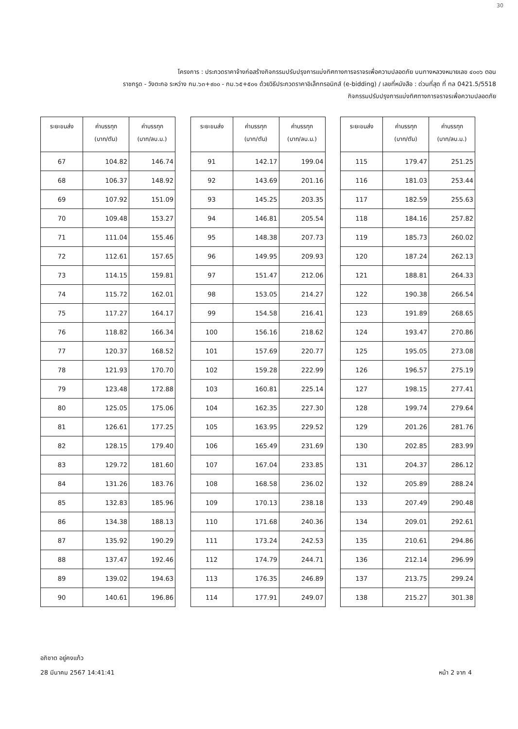30
โครงการ : ประกวดราคาจ้างก่อสร้างกิจกรรมปรับปรุงการแบ่งทิศทางการจราจรเพื่อความปลอดภัย บนทางหลวงหมายเลข ๔๐๐๖ ตอน
ราชกรูด - วังตะกอ ระหว่าง กม.๖๓+๙๐๐ - กม.๖๕+๕๐๑ ด้วยวิธีประกวดราคาอิเล็กทรอนิกส์ (e-bidding) / เลขที่หนังสือ : ด่วนที่สุด ที่ ทล 0421.5/5518
กิจกรรมปรับปรุงการแบ่งทิศทางการจราจรเพื่อความปลอดภัย
| ระยะขนส่ง | ค่าบรรทุก (บาท/ตัน) | ค่าบรรทุก (บาท/ลบ.ม.) |
| --- | --- | --- |
| 67 | 104.82 | 146.74 |
| 68 | 106.37 | 148.92 |
| 69 | 107.92 | 151.09 |
| 70 | 109.48 | 153.27 |
| 71 | 111.04 | 155.46 |
| 72 | 112.61 | 157.65 |
| 73 | 114.15 | 159.81 |
| 74 | 115.72 | 162.01 |
| 75 | 117.27 | 164.17 |
| 76 | 118.82 | 166.34 |
| 77 | 120.37 | 168.52 |
| 78 | 121.93 | 170.70 |
| 79 | 123.48 | 172.88 |
| 80 | 125.05 | 175.06 |
| 81 | 126.61 | 177.25 |
| 82 | 128.15 | 179.40 |
| 83 | 129.72 | 181.60 |
| 84 | 131.26 | 183.76 |
| 85 | 132.83 | 185.96 |
| 86 | 134.38 | 188.13 |
| 87 | 135.92 | 190.29 |
| 88 | 137.47 | 192.46 |
| 89 | 139.02 | 194.63 |
| 90 | 140.61 | 196.86 |
| ระยะขนส่ง | ค่าบรรทุก (บาท/ตัน) | ค่าบรรทุก (บาท/ลบ.ม.) |
| --- | --- | --- |
| 91 | 142.17 | 199.04 |
| 92 | 143.69 | 201.16 |
| 93 | 145.25 | 203.35 |
| 94 | 146.81 | 205.54 |
| 95 | 148.38 | 207.73 |
| 96 | 149.95 | 209.93 |
| 97 | 151.47 | 212.06 |
| 98 | 153.05 | 214.27 |
| 99 | 154.58 | 216.41 |
| 100 | 156.16 | 218.62 |
| 101 | 157.69 | 220.77 |
| 102 | 159.28 | 222.99 |
| 103 | 160.81 | 225.14 |
| 104 | 162.35 | 227.30 |
| 105 | 163.95 | 229.52 |
| 106 | 165.49 | 231.69 |
| 107 | 167.04 | 233.85 |
| 108 | 168.58 | 236.02 |
| 109 | 170.13 | 238.18 |
| 110 | 171.68 | 240.36 |
| 111 | 173.24 | 242.53 |
| 112 | 174.79 | 244.71 |
| 113 | 176.35 | 246.89 |
| 114 | 177.91 | 249.07 |
| ระยะขนส่ง | ค่าบรรทุก (บาท/ตัน) | ค่าบรรทุก (บาท/ลบ.ม.) |
| --- | --- | --- |
| 115 | 179.47 | 251.25 |
| 116 | 181.03 | 253.44 |
| 117 | 182.59 | 255.63 |
| 118 | 184.16 | 257.82 |
| 119 | 185.73 | 260.02 |
| 120 | 187.24 | 262.13 |
| 121 | 188.81 | 264.33 |
| 122 | 190.38 | 266.54 |
| 123 | 191.89 | 268.65 |
| 124 | 193.47 | 270.86 |
| 125 | 195.05 | 273.08 |
| 126 | 196.57 | 275.19 |
| 127 | 198.15 | 277.41 |
| 128 | 199.74 | 279.64 |
| 129 | 201.26 | 281.76 |
| 130 | 202.85 | 283.99 |
| 131 | 204.37 | 286.12 |
| 132 | 205.89 | 288.24 |
| 133 | 207.49 | 290.48 |
| 134 | 209.01 | 292.61 |
| 135 | 210.61 | 294.86 |
| 136 | 212.14 | 296.99 |
| 137 | 213.75 | 299.24 |
| 138 | 215.27 | 301.38 |
อภิชาต อยู่คงแก้ว
28 มีนาคม 2567 14:41:41
หน้า 2 จาก 4